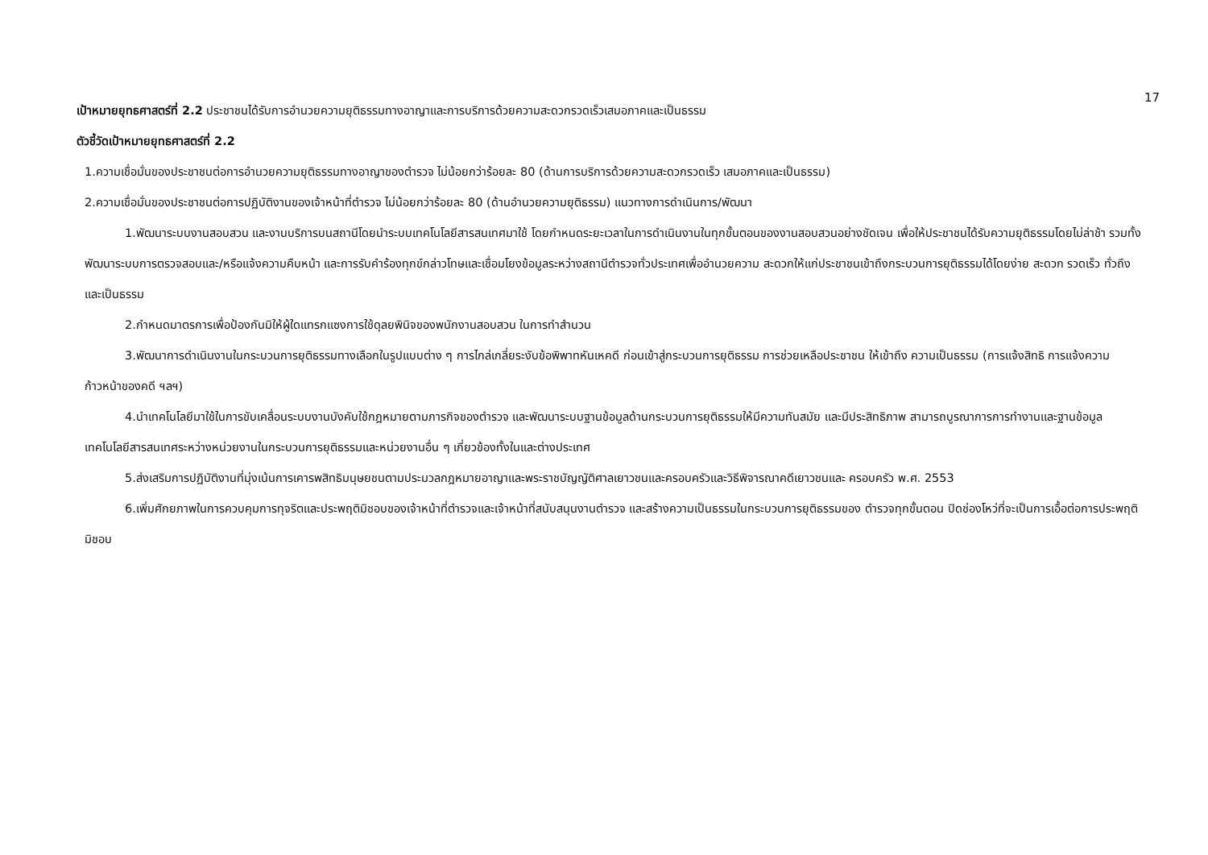17
เป้าหมายยุทธศาสตร์ที่ 2.2 ประชาชนได้รับการอำนวยความยุติธรรมทางอาญาและการบริการด้วยความสะดวกรวดเร็วเสมอภาคและเป็นธรรม
ตัวชี้วัดเป้าหมายยุทธศาสตร์ที่ 2.2
1.ความเชื่อมั่นของประชาชนต่อการอำนวยความยุติธรรมทางอาญาของตำรวจ ไม่น้อยกว่าร้อยละ 80 (ด้านการบริการด้วยความสะดวกรวดเร็ว เสมอภาคและเป็นธรรม)
2.ความเชื่อมั่นของประชาชนต่อการปฏิบัติงานของเจ้าหน้าที่ตำรวจ ไม่น้อยกว่าร้อยละ 80 (ด้านอำนวยความยุติธรรม) แนวทางการดำเนินการ/พัฒนา
1.พัฒนาระบบงานสอบสวน และงานบริการบนสถานีโดยนำระบบเทคโนโลยีสารสนเทศมาใช้ โดยกำหนดระยะเวลาในการดำเนินงานในทุกขั้นตอนของงานสอบสวนอย่างชัดเจน เพื่อให้ประชาชนได้รับความยุติธรรมโดยไม่ล่าช้า รวมทั้งพัฒนาระบบการตรวจสอบและ/หรือแจ้งความคืบหน้า และการรับคำร้องทุกข์กล่าวโทษและเชื่อมโยงข้อมูลระหว่างสถานีตำรวจทั่วประเทศเพื่ออำนวยความ สะดวกให้แก่ประชาชนเข้าถึงกระบวนการยุติธรรมได้โดยง่าย สะดวก รวดเร็ว ทั่วถึงและเป็นธรรม
2.กำหนดมาตรการเพื่อป้องกันมิให้ผู้ใดแทรกแซงการใช้ดุลยพินิจของพนักงานสอบสวน ในการทำสำนวน
3.พัฒนาการดำเนินงานในกระบวนการยุติธรรมทางเลือกในรูปแบบต่าง ๆ การไกล่เกลี่ยระงับข้อพิพาทหันเหคดี ก่อนเข้าสู่กระบวนการยุติธรรม การช่วยเหลือประชาชน ให้เข้าถึง ความเป็นธรรม (การแจ้งสิทธิ การแจ้งความก้าวหน้าของคดี ฯลฯ)
4.นำเทคโนโลยีมาใช้ในการขับเคลื่อนระบบงานบังคับใช้กฎหมายตามภารกิจของตำรวจ และพัฒนาระบบฐานข้อมูลด้านกระบวนการยุติธรรมให้มีความทันสมัย และมีประสิทธิภาพ สามารถบูรณาการการทำงานและฐานข้อมูลเทคโนโลยีสารสนเทศระหว่างหน่วยงานในกระบวนการยุติธรรมและหน่วยงานอื่น ๆ เกี่ยวข้องทั้งในและต่างประเทศ
5.ส่งเสริมการปฏิบัติงานที่มุ่งเน้นการเคารพสิทธิมนุษยชนตามประมวลกฎหมายอาญาและพระราชบัญญัติศาลเยาวชนและครอบครัวและวิธีพิจารณาคดีเยาวชนและ ครอบครัว พ.ศ. 2553
6.เพิ่มศักยภาพในการควบคุมการทุจริตและประพฤติมิชอบของเจ้าหน้าที่ตำรวจและเจ้าหน้าที่สนับสนุนงานตำรวจ และสร้างความเป็นธรรมในกระบวนการยุติธรรมของ ตำรวจทุกขั้นตอน ปิดช่องโหว่ที่จะเป็นการเอื้อต่อการประพฤติมิชอบ